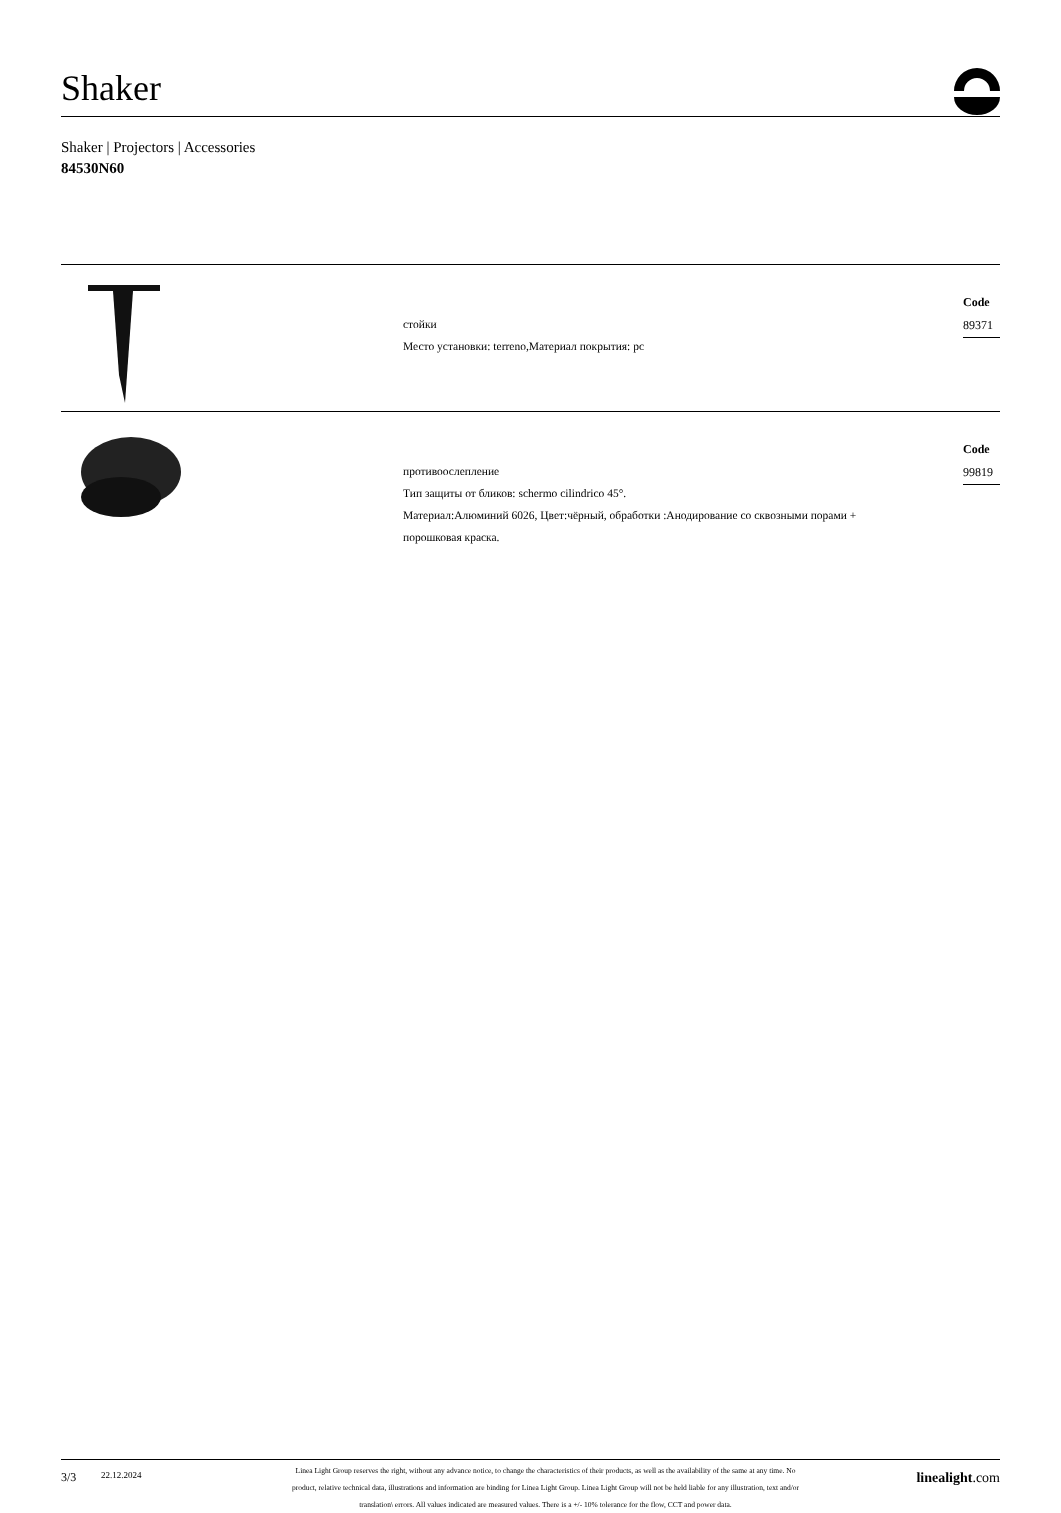Shaker
Shaker | Projectors | Accessories
84530N60
стойки
Место установки: terreno,Материал покрытия: pc
Code
89371
противоослепление
Тип защиты от бликов: schermo cilindrico 45°.
Материал:Алюминий 6026, Цвет:чёрный, обработки :Анодирование со сквозными порами +
порошковая краска.
Code
99819
3/3
22.12.2024
Linea Light Group reserves the right, without any advance notice, to change the characteristics of their products, as well as the availability of the same at any time. No
product, relative technical data, illustrations and information are binding for Linea Light Group. Linea Light Group will not be held liable for any illustration, text and/or
translation\ errors. All values indicated are measured values. There is a +/- 10% tolerance for the flow, CCT and power data.
linealight.com